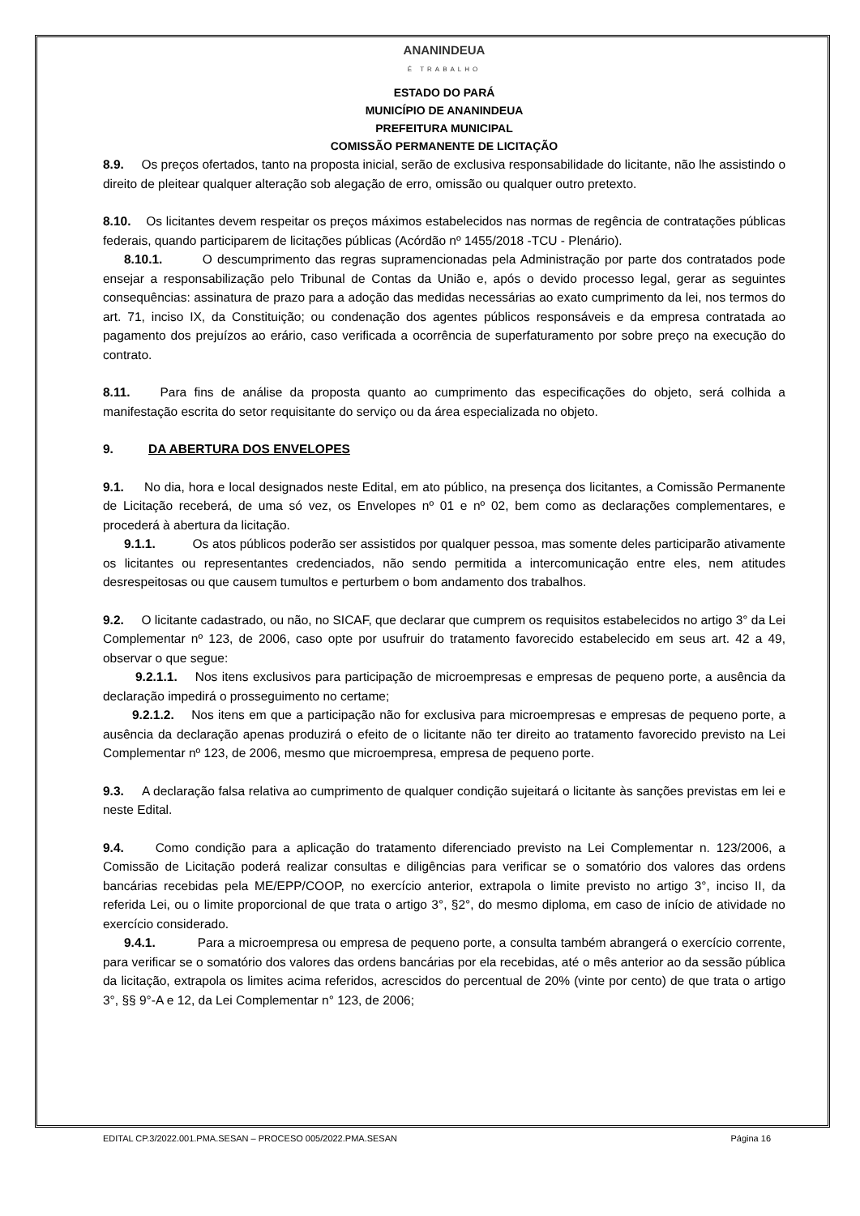ANANINDEUA
É TRABALHO
ESTADO DO PARÁ
MUNICÍPIO DE ANANINDEUA
PREFEITURA MUNICIPAL
COMISSÃO PERMANENTE DE LICITAÇÃO
8.9. Os preços ofertados, tanto na proposta inicial, serão de exclusiva responsabilidade do licitante, não lhe assistindo o direito de pleitear qualquer alteração sob alegação de erro, omissão ou qualquer outro pretexto.
8.10. Os licitantes devem respeitar os preços máximos estabelecidos nas normas de regência de contratações públicas federais, quando participarem de licitações públicas (Acórdão nº 1455/2018 -TCU - Plenário).
8.10.1. O descumprimento das regras supramencionadas pela Administração por parte dos contratados pode ensejar a responsabilização pelo Tribunal de Contas da União e, após o devido processo legal, gerar as seguintes consequências: assinatura de prazo para a adoção das medidas necessárias ao exato cumprimento da lei, nos termos do art. 71, inciso IX, da Constituição; ou condenação dos agentes públicos responsáveis e da empresa contratada ao pagamento dos prejuízos ao erário, caso verificada a ocorrência de superfaturamento por sobre preço na execução do contrato.
8.11. Para fins de análise da proposta quanto ao cumprimento das especificações do objeto, será colhida a manifestação escrita do setor requisitante do serviço ou da área especializada no objeto.
9. DA ABERTURA DOS ENVELOPES
9.1. No dia, hora e local designados neste Edital, em ato público, na presença dos licitantes, a Comissão Permanente de Licitação receberá, de uma só vez, os Envelopes nº 01 e nº 02, bem como as declarações complementares, e procederá à abertura da licitação.
9.1.1. Os atos públicos poderão ser assistidos por qualquer pessoa, mas somente deles participarão ativamente os licitantes ou representantes credenciados, não sendo permitida a intercomunicação entre eles, nem atitudes desrespeitosas ou que causem tumultos e perturbem o bom andamento dos trabalhos.
9.2. O licitante cadastrado, ou não, no SICAF, que declarar que cumprem os requisitos estabelecidos no artigo 3° da Lei Complementar nº 123, de 2006, caso opte por usufruir do tratamento favorecido estabelecido em seus art. 42 a 49, observar o que segue:
9.2.1.1. Nos itens exclusivos para participação de microempresas e empresas de pequeno porte, a ausência da declaração impedirá o prosseguimento no certame;
9.2.1.2. Nos itens em que a participação não for exclusiva para microempresas e empresas de pequeno porte, a ausência da declaração apenas produzirá o efeito de o licitante não ter direito ao tratamento favorecido previsto na Lei Complementar nº 123, de 2006, mesmo que microempresa, empresa de pequeno porte.
9.3. A declaração falsa relativa ao cumprimento de qualquer condição sujeitará o licitante às sanções previstas em lei e neste Edital.
9.4. Como condição para a aplicação do tratamento diferenciado previsto na Lei Complementar n. 123/2006, a Comissão de Licitação poderá realizar consultas e diligências para verificar se o somatório dos valores das ordens bancárias recebidas pela ME/EPP/COOP, no exercício anterior, extrapola o limite previsto no artigo 3°, inciso II, da referida Lei, ou o limite proporcional de que trata o artigo 3°, §2°, do mesmo diploma, em caso de início de atividade no exercício considerado.
9.4.1. Para a microempresa ou empresa de pequeno porte, a consulta também abrangerá o exercício corrente, para verificar se o somatório dos valores das ordens bancárias por ela recebidas, até o mês anterior ao da sessão pública da licitação, extrapola os limites acima referidos, acrescidos do percentual de 20% (vinte por cento) de que trata o artigo 3°, §§ 9°-A e 12, da Lei Complementar n° 123, de 2006;
EDITAL CP.3/2022.001.PMA.SESAN – PROCESO 005/2022.PMA.SESAN Página 16